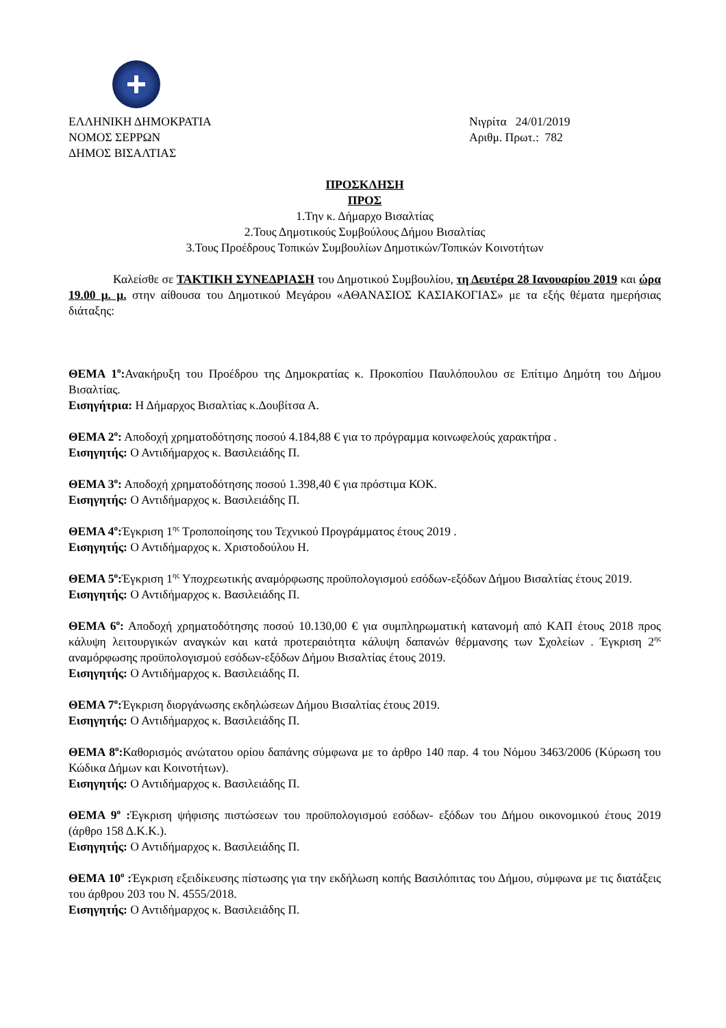ΕΛΛΗΝΙΚΗ ΔΗΜΟΚΡΑΤΙΑ
ΝΟΜΟΣ ΣΕΡΡΩΝ
ΔΗΜΟΣ ΒΙΣΑΛΤΙΑΣ
Νιγρίτα 24/01/2019
Αριθμ. Πρωτ.: 782
ΠΡΟΣΚΛΗΣΗ
ΠΡΟΣ
1.Την κ. Δήμαρχο Βισαλτίας
2.Τους Δημοτικούς Συμβούλους Δήμου Βισαλτίας
3.Τους Προέδρους Τοπικών Συμβουλίων Δημοτικών/Τοπικών Κοινοτήτων
Καλείσθε σε ΤΑΚΤΙΚΗ ΣΥΝΕΔΡΙΑΣΗ του Δημοτικού Συμβουλίου, τη Δευτέρα 28 Ιανουαρίου 2019 και ώρα 19.00 μ. μ. στην αίθουσα του Δημοτικού Μεγάρου «ΑΘΑΝΑΣΙΟΣ ΚΑΣΙΑΚΟΓΙΑΣ» με τα εξής θέματα ημερήσιας διάταξης:
ΘΕΜΑ 1<sup>ο</sup>: Ανακήρυξη του Προέδρου της Δημοκρατίας κ. Προκοπίου Παυλόπουλου σε Επίτιμο Δημότη του Δήμου Βισαλτίας.
Εισηγήτρια: Η Δήμαρχος Βισαλτίας κ.Δουβίτσα Α.
ΘΕΜΑ 2<sup>ο</sup>: Αποδοχή χρηματοδότησης ποσού 4.184,88 € για το πρόγραμμα κοινωφελούς χαρακτήρα .
Εισηγητής: Ο Αντιδήμαρχος κ. Βασιλειάδης Π.
ΘΕΜΑ 3<sup>ο</sup>: Αποδοχή χρηματοδότησης ποσού 1.398,40 € για πρόστιμα ΚΟΚ.
Εισηγητής: Ο Αντιδήμαρχος κ. Βασιλειάδης Π.
ΘΕΜΑ 4<sup>ο</sup>: Έγκριση 1<sup>ης</sup> Τροποποίησης του Τεχνικού Προγράμματος έτους 2019 .
Εισηγητής: Ο Αντιδήμαρχος κ. Χριστοδούλου Η.
ΘΕΜΑ 5<sup>ο</sup>: Έγκριση 1<sup>ης</sup> Υποχρεωτικής αναμόρφωσης προϋπολογισμού εσόδων-εξόδων Δήμου Βισαλτίας έτους 2019.
Εισηγητής: Ο Αντιδήμαρχος κ. Βασιλειάδης Π.
ΘΕΜΑ 6<sup>ο</sup>: Αποδοχή χρηματοδότησης ποσού 10.130,00 € για συμπληρωματική κατανομή από ΚΑΠ έτους 2018 προς κάλυψη λειτουργικών αναγκών και κατά προτεραιότητα κάλυψη δαπανών θέρμανσης των Σχολείων . Έγκριση 2<sup>ης</sup> αναμόρφωσης προϋπολογισμού εσόδων-εξόδων Δήμου Βισαλτίας έτους 2019.
Εισηγητής: Ο Αντιδήμαρχος κ. Βασιλειάδης Π.
ΘΕΜΑ 7<sup>ο</sup>: Έγκριση διοργάνωσης εκδηλώσεων Δήμου Βισαλτίας έτους 2019.
Εισηγητής: Ο Αντιδήμαρχος κ. Βασιλειάδης Π.
ΘΕΜΑ 8<sup>ο</sup>: Καθορισμός ανώτατου ορίου δαπάνης σύμφωνα με το άρθρο 140 παρ. 4 του Νόμου 3463/2006 (Κύρωση του Κώδικα Δήμων και Κοινοτήτων).
Εισηγητής: Ο Αντιδήμαρχος κ. Βασιλειάδης Π.
ΘΕΜΑ 9<sup>ο</sup> : Έγκριση ψήφισης πιστώσεων του προϋπολογισμού εσόδων- εξόδων του Δήμου οικονομικού έτους 2019 (άρθρο 158 Δ.Κ.Κ.).
Εισηγητής: Ο Αντιδήμαρχος κ. Βασιλειάδης Π.
ΘΕΜΑ 10<sup>ο</sup> : Έγκριση εξειδίκευσης πίστωσης για την εκδήλωση κοπής Βασιλόπιτας του Δήμου, σύμφωνα με τις διατάξεις του άρθρου 203 του Ν. 4555/2018.
Εισηγητής: Ο Αντιδήμαρχος κ. Βασιλειάδης Π.